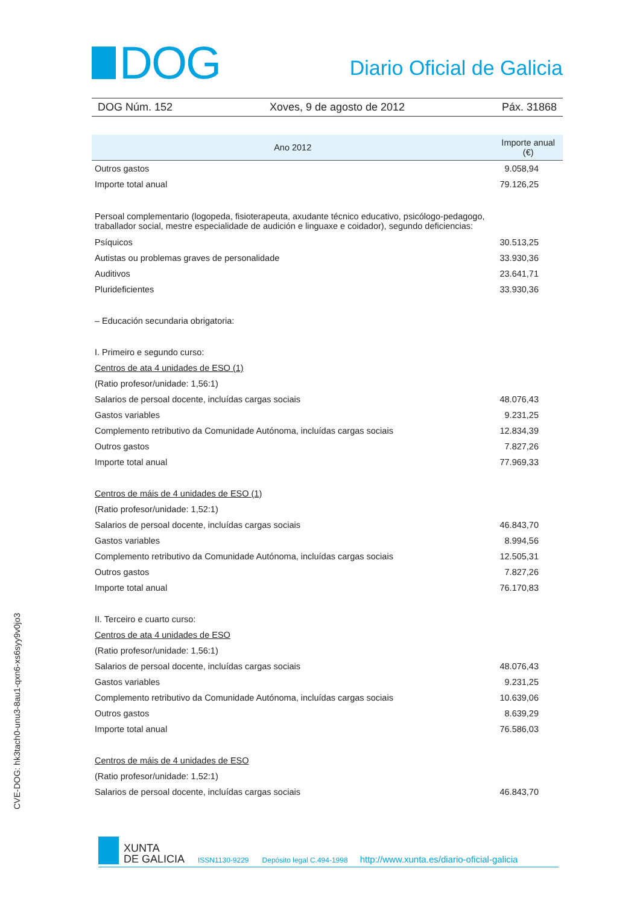DOG
Diario Oficial de Galicia
DOG Núm. 152 Xoves, 9 de agosto de 2012 Páx. 31868
| Ano 2012 | Importe anual (€) |
| --- | --- |
| Outros gastos | 9.058,94 |
| Importe total anual | 79.126,25 |
| Persoal complementario (logopeda, fisioterapeuta, axudante técnico educativo, psicólogo-pedagogo, traballador social, mestre especialidade de audición e linguaxe e coidador), segundo deficiencias: | |
| Psíquicos | 30.513,25 |
| Autistas ou problemas graves de personalidade | 33.930,36 |
| Auditivos | 23.641,71 |
| Plurideficientes | 33.930,36 |
| – Educación secundaria obrigatoria: | |
| I. Primeiro e segundo curso: | |
| Centros de ata 4 unidades de ESO (1) | |
| (Ratio profesor/unidade: 1,56:1) | |
| Salarios de persoal docente, incluídas cargas sociais | 48.076,43 |
| Gastos variables | 9.231,25 |
| Complemento retributivo da Comunidade Autónoma, incluídas cargas sociais | 12.834,39 |
| Outros gastos | 7.827,26 |
| Importe total anual | 77.969,33 |
| Centros de máis de 4 unidades de ESO (1) | |
| (Ratio profesor/unidade: 1,52:1) | |
| Salarios de persoal docente, incluídas cargas sociais | 46.843,70 |
| Gastos variables | 8.994,56 |
| Complemento retributivo da Comunidade Autónoma, incluídas cargas sociais | 12.505,31 |
| Outros gastos | 7.827,26 |
| Importe total anual | 76.170,83 |
| II. Terceiro e cuarto curso: | |
| Centros de ata 4 unidades de ESO | |
| (Ratio profesor/unidade: 1,56:1) | |
| Salarios de persoal docente, incluídas cargas sociais | 48.076,43 |
| Gastos variables | 9.231,25 |
| Complemento retributivo da Comunidade Autónoma, incluídas cargas sociais | 10.639,06 |
| Outros gastos | 8.639,29 |
| Importe total anual | 76.586,03 |
| Centros de máis de 4 unidades de ESO | |
| (Ratio profesor/unidade: 1,52:1) | |
| Salarios de persoal docente, incluídas cargas sociais | 46.843,70 |
CVE-DOG: hk3tach0-unu3-8au1-qxn6-xs6syy9v0jo3
XUNTA
DE GALICIA ISSN1130-9229 Depósito legal C.494-1998 http://www.xunta.es/diario-oficial-galicia